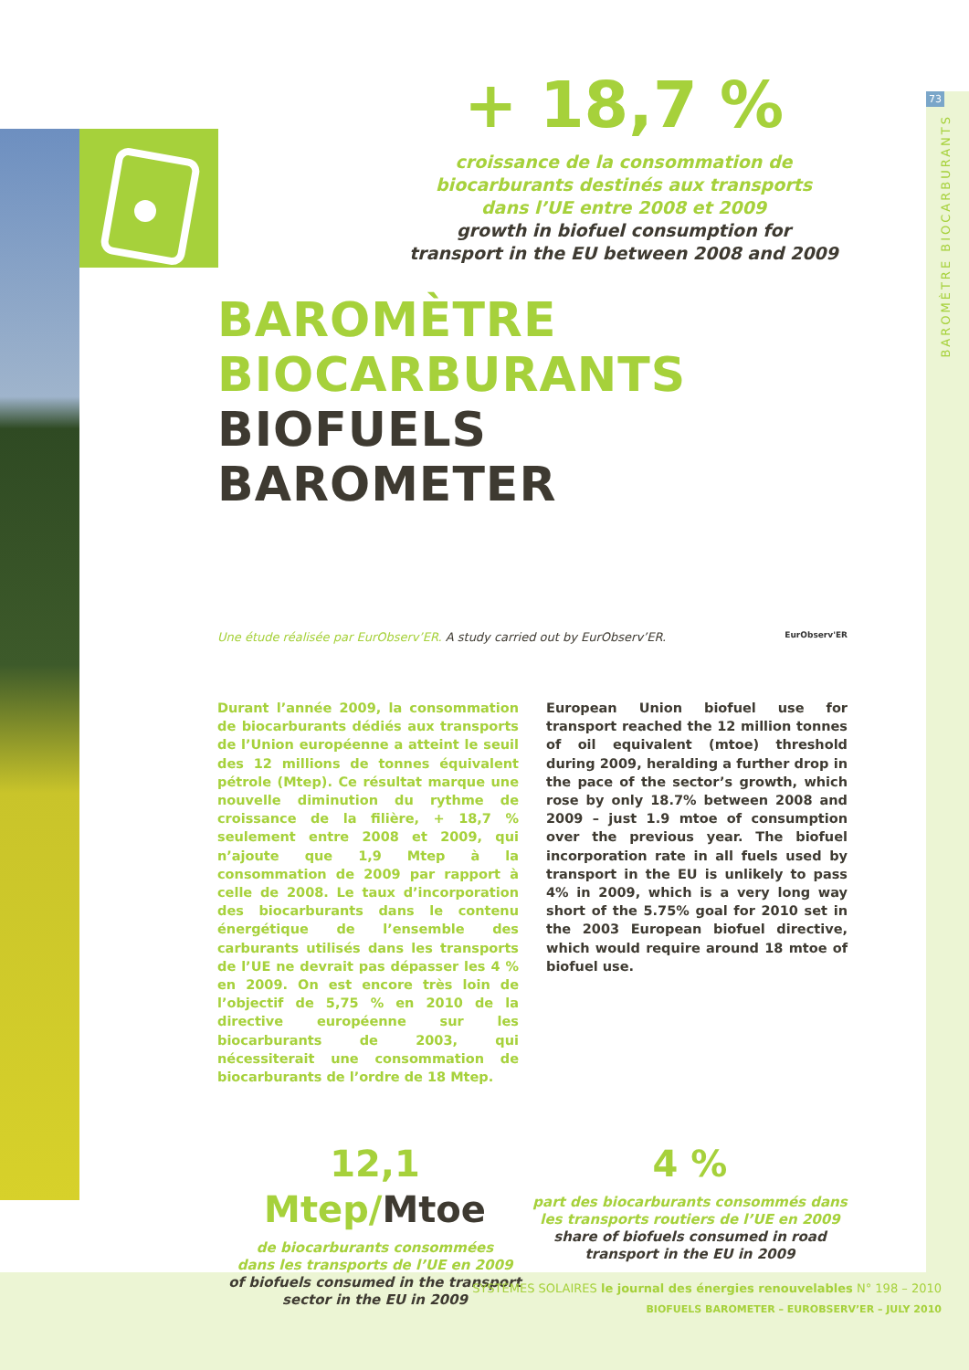73
BAROMÈTRE BIOCARBURANTS
+ 18,7 %
croissance de la consommation de
biocarburants destinés aux transports
dans l’UE entre 2008 et 2009
growth in biofuel consumption for
transport in the EU between 2008 and 2009
BAROMÈTRE
BIOCARBURANTS
BIOFUELS
BAROMETER
Une étude réalisée par EurObserv’ER. A study carried out by EurObserv’ER. EurObserv'ER
Durant l’année 2009, la consommation de biocarburants dédiés aux transports de l’Union européenne a atteint le seuil des 12 millions de tonnes équivalent pétrole (Mtep). Ce résultat marque une nouvelle diminution du rythme de croissance de la filière, + 18,7 % seulement entre 2008 et 2009, qui n’ajoute que 1,9 Mtep à la consommation de 2009 par rapport à celle de 2008. Le taux d’incorporation des biocarburants dans le contenu énergétique de l’ensemble des carburants utilisés dans les transports de l’UE ne devrait pas dépasser les 4 % en 2009. On est encore très loin de l’objectif de 5,75 % en 2010 de la directive européenne sur les biocarburants de 2003, qui nécessiterait une consommation de biocarburants de l’ordre de 18 Mtep.
European Union biofuel use for transport reached the 12 million tonnes of oil equivalent (mtoe) threshold during 2009, heralding a further drop in the pace of the sector’s growth, which rose by only 18.7% between 2008 and 2009 – just 1.9 mtoe of consumption over the previous year. The biofuel incorporation rate in all fuels used by transport in the EU is unlikely to pass 4% in 2009, which is a very long way short of the 5.75% goal for 2010 set in the 2003 European biofuel directive, which would require around 18 mtoe of biofuel use.
12,1 Mtep/Mtoe
de biocarburants consommées
dans les transports de l’UE en 2009
of biofuels consumed in the transport
sector in the EU in 2009
4 %
part des biocarburants consommés dans
les transports routiers de l’UE en 2009
share of biofuels consumed in road
transport in the EU in 2009
SYSTÈMES SOLAIRES le journal des énergies renouvelables N° 198 – 2010
BIOFUELS BAROMETER – EUROBSERV’ER – JULY 2010